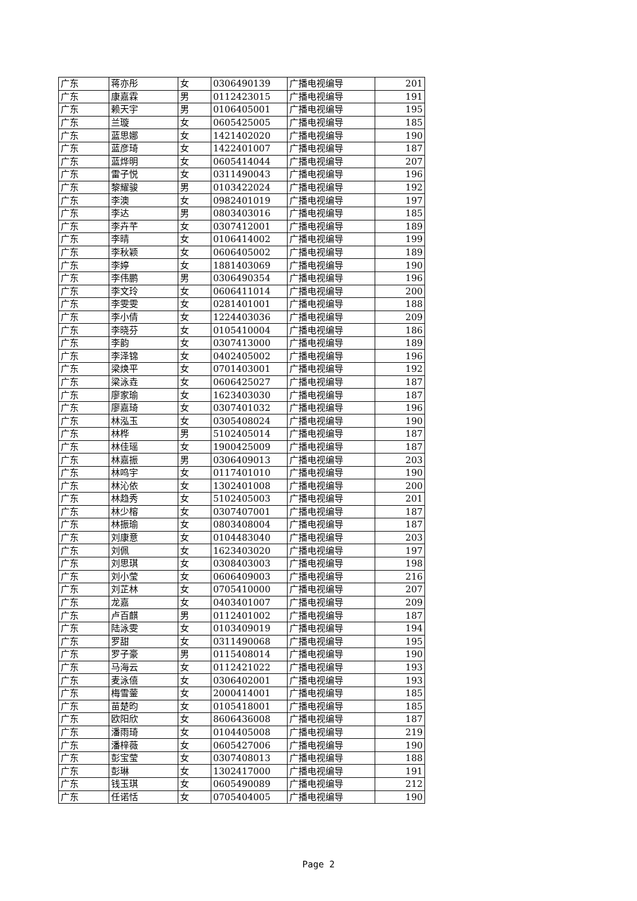| 广东 | 蒋亦彤 | 女 | 0306490139 | 广播电视编导 | 201 |
| 广东 | 康嘉霖 | 男 | 0112423015 | 广播电视编导 | 191 |
| 广东 | 赖天宇 | 男 | 0106405001 | 广播电视编导 | 195 |
| 广东 | 兰璇 | 女 | 0605425005 | 广播电视编导 | 185 |
| 广东 | 蓝思娜 | 女 | 1421402020 | 广播电视编导 | 190 |
| 广东 | 蓝彦琦 | 女 | 1422401007 | 广播电视编导 | 187 |
| 广东 | 蓝烨明 | 女 | 0605414044 | 广播电视编导 | 207 |
| 广东 | 雷子悦 | 女 | 0311490043 | 广播电视编导 | 196 |
| 广东 | 黎耀骏 | 男 | 0103422024 | 广播电视编导 | 192 |
| 广东 | 李澳 | 女 | 0982401019 | 广播电视编导 | 197 |
| 广东 | 李达 | 男 | 0803403016 | 广播电视编导 | 185 |
| 广东 | 李卉芊 | 女 | 0307412001 | 广播电视编导 | 189 |
| 广东 | 李晴 | 女 | 0106414002 | 广播电视编导 | 199 |
| 广东 | 李秋颖 | 女 | 0606405002 | 广播电视编导 | 189 |
| 广东 | 李婷 | 女 | 1881403069 | 广播电视编导 | 190 |
| 广东 | 李伟鹏 | 男 | 0306490354 | 广播电视编导 | 196 |
| 广东 | 李文玲 | 女 | 0606411014 | 广播电视编导 | 200 |
| 广东 | 李雯雯 | 女 | 0281401001 | 广播电视编导 | 188 |
| 广东 | 李小倩 | 女 | 1224403036 | 广播电视编导 | 209 |
| 广东 | 李晓芬 | 女 | 0105410004 | 广播电视编导 | 186 |
| 广东 | 李韵 | 女 | 0307413000 | 广播电视编导 | 189 |
| 广东 | 李泽锦 | 女 | 0402405002 | 广播电视编导 | 196 |
| 广东 | 梁焕平 | 女 | 0701403001 | 广播电视编导 | 192 |
| 广东 | 梁泳垚 | 女 | 0606425027 | 广播电视编导 | 187 |
| 广东 | 廖家瑜 | 女 | 1623403030 | 广播电视编导 | 187 |
| 广东 | 廖嘉琦 | 女 | 0307401032 | 广播电视编导 | 196 |
| 广东 | 林泓玉 | 女 | 0305408024 | 广播电视编导 | 190 |
| 广东 | 林桦 | 男 | 5102405014 | 广播电视编导 | 187 |
| 广东 | 林佳瑶 | 女 | 1900425009 | 广播电视编导 | 187 |
| 广东 | 林嘉振 | 男 | 0306409013 | 广播电视编导 | 203 |
| 广东 | 林鸣宇 | 女 | 0117401010 | 广播电视编导 | 190 |
| 广东 | 林沁依 | 女 | 1302401008 | 广播电视编导 | 200 |
| 广东 | 林趋秀 | 女 | 5102405003 | 广播电视编导 | 201 |
| 广东 | 林少榕 | 女 | 0307407001 | 广播电视编导 | 187 |
| 广东 | 林振瑜 | 女 | 0803408004 | 广播电视编导 | 187 |
| 广东 | 刘康意 | 女 | 0104483040 | 广播电视编导 | 203 |
| 广东 | 刘佩 | 女 | 1623403020 | 广播电视编导 | 197 |
| 广东 | 刘思琪 | 女 | 0308403003 | 广播电视编导 | 198 |
| 广东 | 刘小莹 | 女 | 0606409003 | 广播电视编导 | 216 |
| 广东 | 刘芷林 | 女 | 0705410000 | 广播电视编导 | 207 |
| 广东 | 龙嘉 | 女 | 0403401007 | 广播电视编导 | 209 |
| 广东 | 卢百麒 | 男 | 0112401002 | 广播电视编导 | 187 |
| 广东 | 陆泳雯 | 女 | 0103409019 | 广播电视编导 | 194 |
| 广东 | 罗甜 | 女 | 0311490068 | 广播电视编导 | 195 |
| 广东 | 罗子豪 | 男 | 0115408014 | 广播电视编导 | 190 |
| 广东 | 马海云 | 女 | 0112421022 | 广播电视编导 | 193 |
| 广东 | 麦泳僖 | 女 | 0306402001 | 广播电视编导 | 193 |
| 广东 | 梅雪蓥 | 女 | 2000414001 | 广播电视编导 | 185 |
| 广东 | 苗楚昀 | 女 | 0105418001 | 广播电视编导 | 185 |
| 广东 | 欧阳欣 | 女 | 8606436008 | 广播电视编导 | 187 |
| 广东 | 潘雨琦 | 女 | 0104405008 | 广播电视编导 | 219 |
| 广东 | 潘梓薇 | 女 | 0605427006 | 广播电视编导 | 190 |
| 广东 | 彭宝莹 | 女 | 0307408013 | 广播电视编导 | 188 |
| 广东 | 彭琳 | 女 | 1302417000 | 广播电视编导 | 191 |
| 广东 | 钱玉琪 | 女 | 0605490089 | 广播电视编导 | 212 |
| 广东 | 任诺恬 | 女 | 0705404005 | 广播电视编导 | 190 |
Page 2